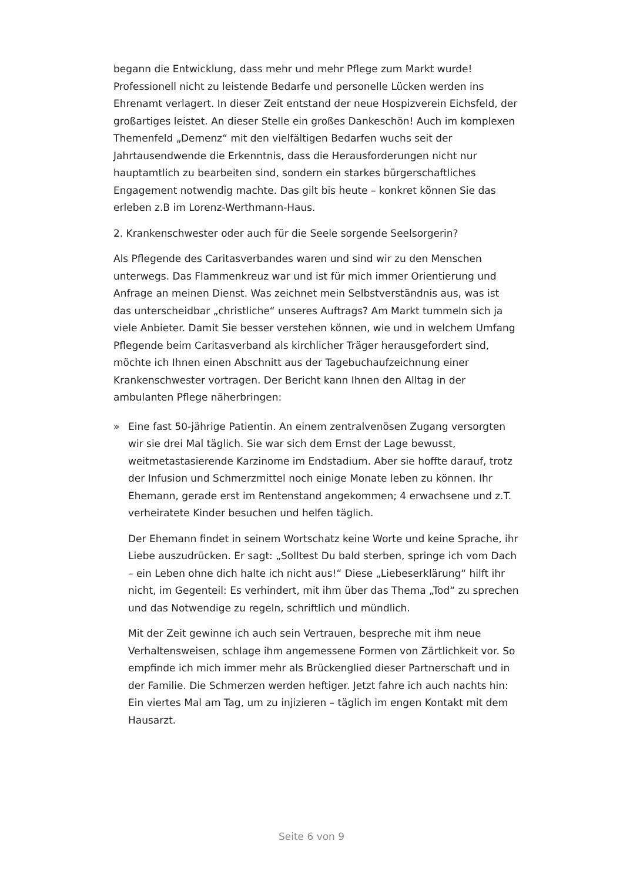begann die Entwicklung, dass mehr und mehr Pflege zum Markt wurde! Professionell nicht zu leistende Bedarfe und personelle Lücken werden ins Ehrenamt verlagert. In dieser Zeit entstand der neue Hospizverein Eichsfeld, der großartiges leistet. An dieser Stelle ein großes Dankeschön! Auch im komplexen Themenfeld „Demenz“ mit den vielfältigen Bedarfen wuchs seit der Jahrtausendwende die Erkenntnis, dass die Herausforderungen nicht nur hauptamtlich zu bearbeiten sind, sondern ein starkes bürgerschaftliches Engagement notwendig machte. Das gilt bis heute – konkret können Sie das erleben z.B im Lorenz-Werthmann-Haus.
2. Krankenschwester oder auch für die Seele sorgende Seelsorgerin?
Als Pflegende des Caritasverbandes waren und sind wir zu den Menschen unterwegs. Das Flammenkreuz war und ist für mich immer Orientierung und Anfrage an meinen Dienst. Was zeichnet mein Selbstverständnis aus, was ist das unterscheidbar „christliche“ unseres Auftrags? Am Markt tummeln sich ja viele Anbieter. Damit Sie besser verstehen können, wie und in welchem Umfang Pflegende beim Caritasverband als kirchlicher Träger herausgefordert sind, möchte ich Ihnen einen Abschnitt aus der Tagebuchaufzeichnung einer Krankenschwester vortragen. Der Bericht kann Ihnen den Alltag in der ambulanten Pflege näherbringen:
» Eine fast 50-jährige Patientin. An einem zentralvenösen Zugang versorgten wir sie drei Mal täglich. Sie war sich dem Ernst der Lage bewusst, weitmetastasierende Karzinome im Endstadium. Aber sie hoffte darauf, trotz der Infusion und Schmerzmittel noch einige Monate leben zu können. Ihr Ehemann, gerade erst im Rentenstand angekommen; 4 erwachsene und z.T. verheiratete Kinder besuchen und helfen täglich.
Der Ehemann findet in seinem Wortschatz keine Worte und keine Sprache, ihr Liebe auszudrücken. Er sagt: „Solltest Du bald sterben, springe ich vom Dach – ein Leben ohne dich halte ich nicht aus!“ Diese „Liebeserklärung“ hilft ihr nicht, im Gegenteil: Es verhindert, mit ihm über das Thema „Tod“ zu sprechen und das Notwendige zu regeln, schriftlich und mündlich.
Mit der Zeit gewinne ich auch sein Vertrauen, bespreche mit ihm neue Verhaltensweisen, schlage ihm angemessene Formen von Zärtlichkeit vor. So empfinde ich mich immer mehr als Brückenglied dieser Partnerschaft und in der Familie. Die Schmerzen werden heftiger. Jetzt fahre ich auch nachts hin: Ein viertes Mal am Tag, um zu injizieren – täglich im engen Kontakt mit dem Hausarzt.
Seite 6 von 9